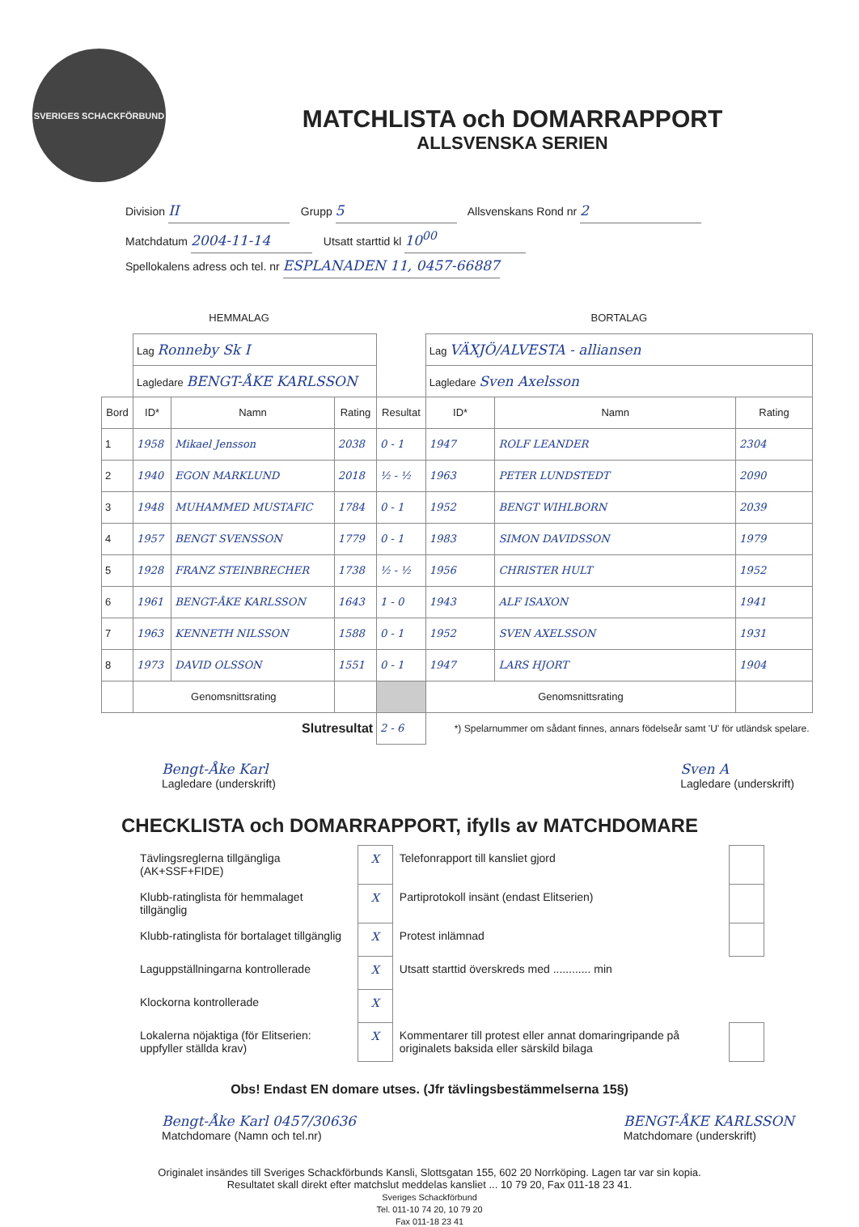SVERIGES SCHACKFÖRBUND
MATCHLISTA och DOMARRAPPORT
ALLSVENSKA SERIEN
Division II Grupp 5 Allsvenskans Rond nr 2
Matchdatum 2004-11-14 Utsatt starttid kl 10<sup>00</sup>
Spellokalens adress och tel. nr ESPLANADEN 11, 0457-66887
| HEMMALAG | | | | | BORTALAG | | |
| | Lag Ronneby Sk I | | | | Lag VÄXJÖ/ALVESTA - alliansen | | |
| | Lagledare BENGT-ÅKE KARLSSON | | | | Lagledare Sven Axelsson | | |
| Bord | ID* | Namn | Rating | Resultat | ID* | Namn | Rating |
| 1 | 1958 | Mikael Jensson | 2038 | 0 - 1 | 1947 | ROLF LEANDER | 2304 |
| 2 | 1940 | EGON MARKLUND | 2018 | ½ - ½ | 1963 | PETER LUNDSTEDT | 2090 |
| 3 | 1948 | MUHAMMED MUSTAFIC | 1784 | 0 - 1 | 1952 | BENGT WIHLBORN | 2039 |
| 4 | 1957 | BENGT SVENSSON | 1779 | 0 - 1 | 1983 | SIMON DAVIDSSON | 1979 |
| 5 | 1928 | FRANZ STEINBRECHER | 1738 | ½ - ½ | 1956 | CHRISTER HULT | 1952 |
| 6 | 1961 | BENGT-ÅKE KARLSSON | 1643 | 1 - 0 | 1943 | ALF ISAXON | 1941 |
| 7 | 1963 | KENNETH NILSSON | 1588 | 0 - 1 | 1952 | SVEN AXELSSON | 1931 |
| 8 | 1973 | DAVID OLSSON | 1551 | 0 - 1 | 1947 | LARS HJORT | 1904 |
| | Genomsnittsrating | | | | Genomsnittsrating | | |
| Slutresultat | | | | 2 - 6 | *) Spelarnummer om sådant finnes, annars födelseår samt 'U' för utländsk spelare. | | |
Bengt-Åke Karl
Lagledare (underskrift)
Sven A
Lagledare (underskrift)
CHECKLISTA och DOMARRAPPORT, ifylls av MATCHDOMARE
| Tävlingsreglerna tillgängliga (AK+SSF+FIDE) | X | Telefonrapport till kansliet gjord | |
| Klubb-ratinglista för hemmalaget tillgänglig | X | Partiprotokoll insänt (endast Elitserien) | |
| Klubb-ratinglista för bortalaget tillgänglig | X | Protest inlämnad | |
| Laguppställningarna kontrollerade | X | Utsatt starttid överskreds med ............ min | |
| Klockorna kontrollerade | X | | |
| Lokalerna nöjaktiga (för Elitserien: uppfyller ställda krav) | X | Kommentarer till protest eller annat domaringripande på originalets baksida eller särskild bilaga | |
Obs! Endast EN domare utses. (Jfr tävlingsbestämmelserna 15§)
Bengt-Åke Karl 0457/30636
Matchdomare (Namn och tel.nr)
BENGT-ÅKE KARLSSON
Matchdomare (underskrift)
Originalet insändes till Sveriges Schackförbunds Kansli, Slottsgatan 155, 602 20 Norrköping. Lagen tar var sin kopia.
Resultatet skall direkt efter matchslut meddelas kansliet ... 10 79 20, Fax 011-18 23 41.
Sveriges Schackförbund
Tel. 011-10 74 20, 10 79 20
Fax 011-18 23 41